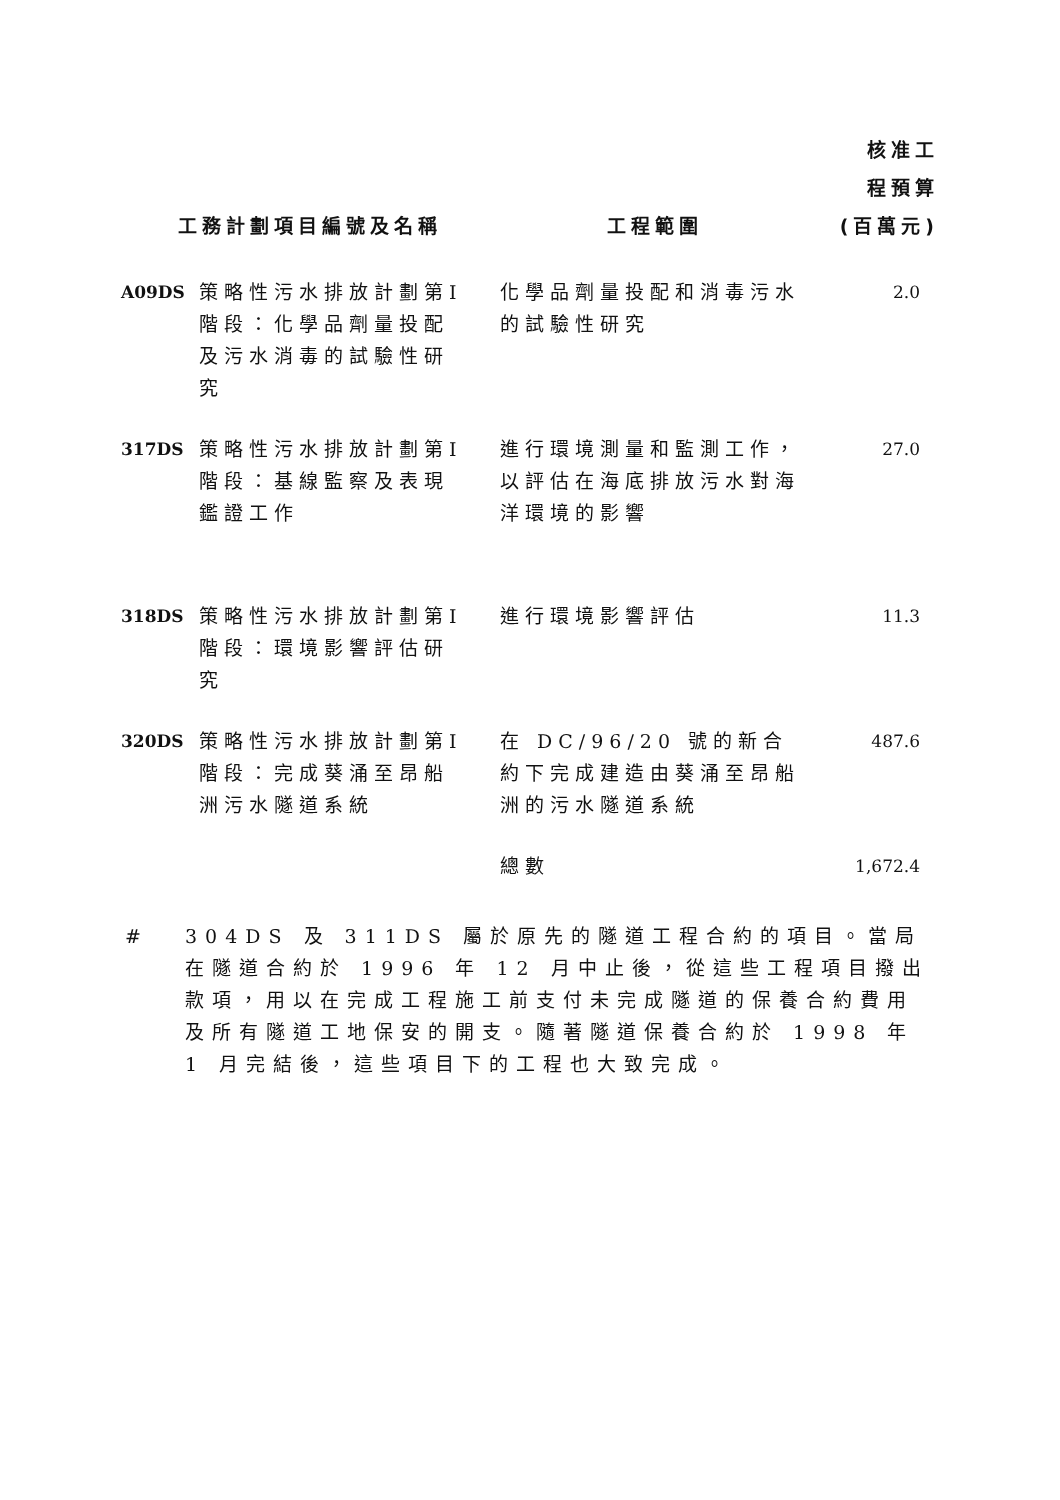| 工務計劃項目編號及名稱 | | 工程範圍 | 核准工 程預算 (百萬元) |
| --- | --- | --- | --- |
| A09DS | 策略性污水排放計劃第I階段：化學品劑量投配及污水消毒的試驗性研究 | 化學品劑量投配和消毒污水的試驗性研究 | 2.0 |
| 317DS | 策略性污水排放計劃第I階段：基線監察及表現鑑證工作 | 進行環境測量和監測工作，以評估在海底排放污水對海洋環境的影響 | 27.0 |
| 318DS | 策略性污水排放計劃第I階段：環境影響評估研究 | 進行環境影響評估 | 11.3 |
| 320DS | 策略性污水排放計劃第I階段：完成葵涌至昂船洲污水隧道系統 | 在 DC/96/20 號的新合約下完成建造由葵涌至昂船洲的污水隧道系統 | 487.6 |
| | | 總數 | 1,672.4 |
# 304DS 及 311DS 屬於原先的隧道工程合約的項目。當局在隧道合約於 1996 年 12 月中止後，從這些工程項目撥出款項，用以在完成工程施工前支付未完成隧道的保養合約費用及所有隧道工地保安的開支。隨著隧道保養合約於 1998 年 1 月完結後，這些項目下的工程也大致完成。